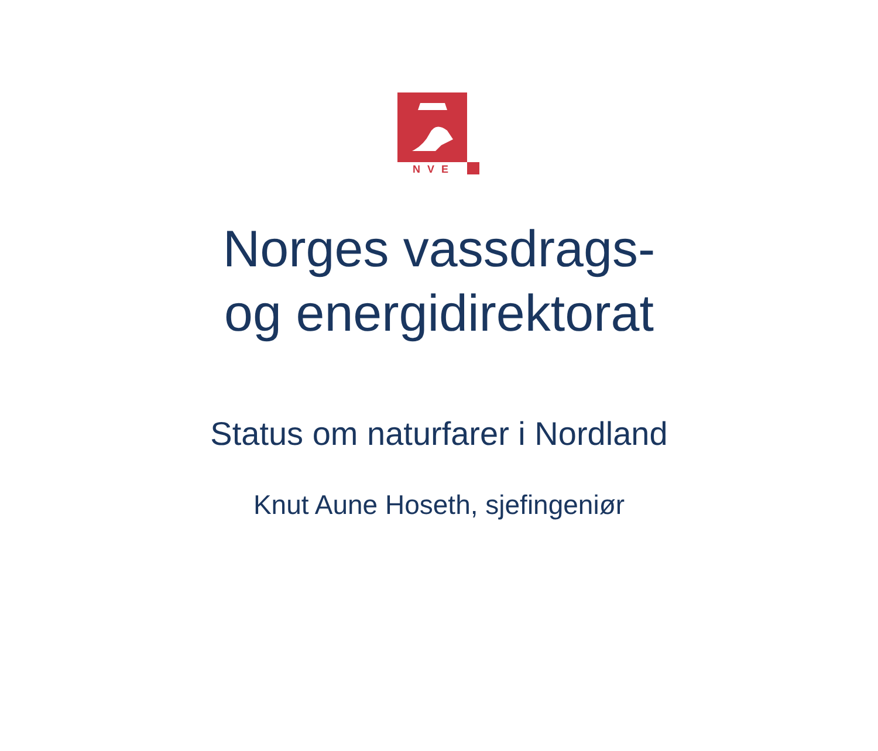NVE
Norges vassdrags-
og energidirektorat
Status om naturfarer i Nordland
Knut Aune Hoseth, sjefingeniør